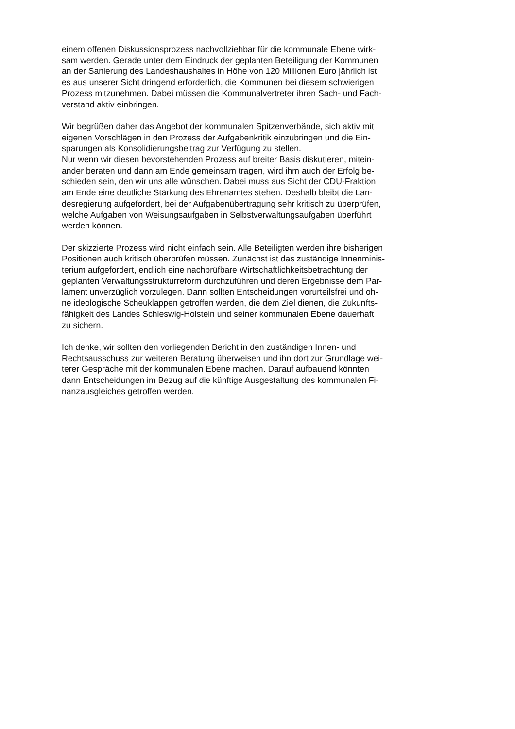einem offenen Diskussionsprozess nachvollziehbar für die kommunale Ebene wirk-
sam werden. Gerade unter dem Eindruck der geplanten Beteiligung der Kommunen
an der Sanierung des Landeshaushaltes in Höhe von 120 Millionen Euro jährlich ist
es aus unserer Sicht dringend erforderlich, die Kommunen bei diesem schwierigen
Prozess mitzunehmen. Dabei müssen die Kommunalvertreter ihren Sach- und Fach-
verstand aktiv einbringen.
Wir begrüßen daher das Angebot der kommunalen Spitzenverbände, sich aktiv mit
eigenen Vorschlägen in den Prozess der Aufgabenkritik einzubringen und die Ein-
sparungen als Konsolidierungsbeitrag zur Verfügung zu stellen.
Nur wenn wir diesen bevorstehenden Prozess auf breiter Basis diskutieren, mitein-
ander beraten und dann am Ende gemeinsam tragen, wird ihm auch der Erfolg be-
schieden sein, den wir uns alle wünschen. Dabei muss aus Sicht der CDU-Fraktion
am Ende eine deutliche Stärkung des Ehrenamtes stehen. Deshalb bleibt die Lan-
desregierung aufgefordert, bei der Aufgabenübertragung sehr kritisch zu überprüfen,
welche Aufgaben von Weisungsaufgaben in Selbstverwaltungsaufgaben überführt
werden können.
Der skizzierte Prozess wird nicht einfach sein. Alle Beteiligten werden ihre bisherigen
Positionen auch kritisch überprüfen müssen. Zunächst ist das zuständige Innenminis-
terium aufgefordert, endlich eine nachprüfbare Wirtschaftlichkeitsbetrachtung der
geplanten Verwaltungsstrukturreform durchzuführen und deren Ergebnisse dem Par-
lament unverzüglich vorzulegen. Dann sollten Entscheidungen vorurteilsfrei und oh-
ne ideologische Scheuklappen getroffen werden, die dem Ziel dienen, die Zukunfts-
fähigkeit des Landes Schleswig-Holstein und seiner kommunalen Ebene dauerhaft
zu sichern.
Ich denke, wir sollten den vorliegenden Bericht in den zuständigen Innen- und
Rechtsausschuss zur weiteren Beratung überweisen und ihn dort zur Grundlage wei-
terer Gespräche mit der kommunalen Ebene machen. Darauf aufbauend könnten
dann Entscheidungen im Bezug auf die künftige Ausgestaltung des kommunalen Fi-
nanzausgleiches getroffen werden.